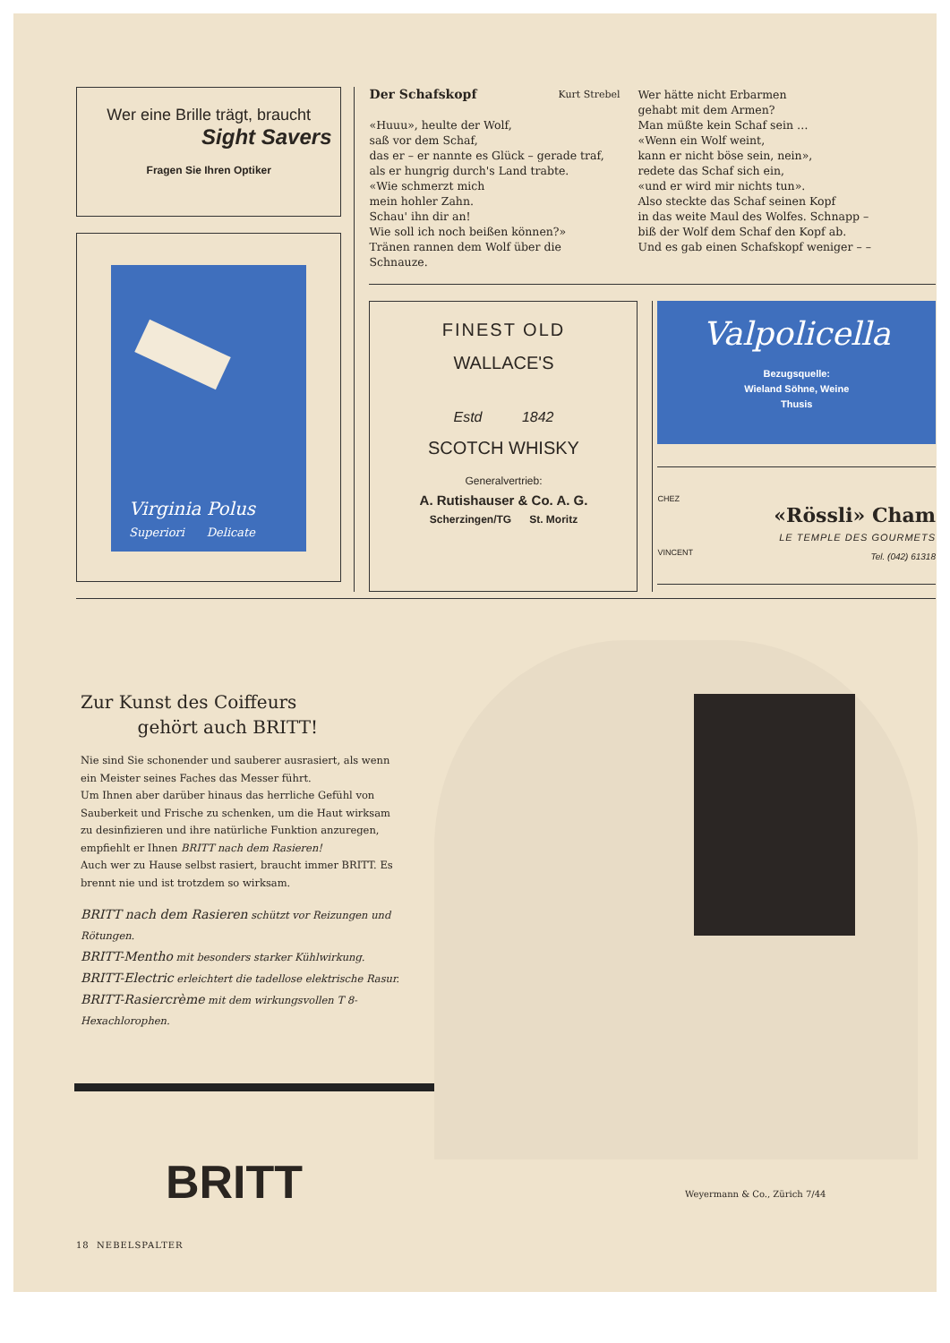Wer eine Brille trägt, braucht
Sight Savers
Fragen Sie Ihren Optiker
Virginia Polus
Superiori Delicate
Der Schafskopf Kurt Strebel
«Huuu», heulte der Wolf,
saß vor dem Schaf,
das er – er nannte es Glück – gerade traf,
als er hungrig durch's Land trabte.
«Wie schmerzt mich
mein hohler Zahn.
Schau' ihn dir an!
Wie soll ich noch beißen können?»
Tränen rannen dem Wolf über die Schnauze.
Wer hätte nicht Erbarmen
gehabt mit dem Armen?
Man müßte kein Schaf sein …
«Wenn ein Wolf weint,
kann er nicht böse sein, nein»,
redete das Schaf sich ein,
«und er wird mir nichts tun».
Also steckte das Schaf seinen Kopf
in das weite Maul des Wolfes. Schnapp –
biß der Wolf dem Schaf den Kopf ab.
Und es gab einen Schafskopf weniger – –
FINEST OLD
WALLACE'S
Estd 1842
SCOTCH WHISKY
Generalvertrieb:
A. Rutishauser & Co. A. G.
Scherzingen/TG St. Moritz
Valpolicella
Bezugsquelle:
Wieland Söhne, Weine
Thusis
CHEZ
VINCENT
«Rössli» Cham
LE TEMPLE DES GOURMETS
Tel. (042) 61318
Zur Kunst des Coiffeurs
gehört auch BRITT!
Nie sind Sie schonender und sauberer ausrasiert, als wenn ein Meister seines Faches das Messer führt.
Um Ihnen aber darüber hinaus das herrliche Gefühl von Sauberkeit und Frische zu schenken, um die Haut wirksam zu desinfizieren und ihre natürliche Funktion anzuregen, empfiehlt er Ihnen BRITT nach dem Rasieren!
Auch wer zu Hause selbst rasiert, braucht immer BRITT. Es brennt nie und ist trotzdem so wirksam.
BRITT nach dem Rasieren schützt vor Reizungen und Rötungen.
BRITT-Mentho mit besonders starker Kühlwirkung.
BRITT-Electric erleichtert die tadellose elektrische Rasur.
BRITT-Rasiercrème mit dem wirkungsvollen T 8-Hexachlorophen.
BRITT Weyermann & Co., Zürich 7/44
18 NEBELSPALTER